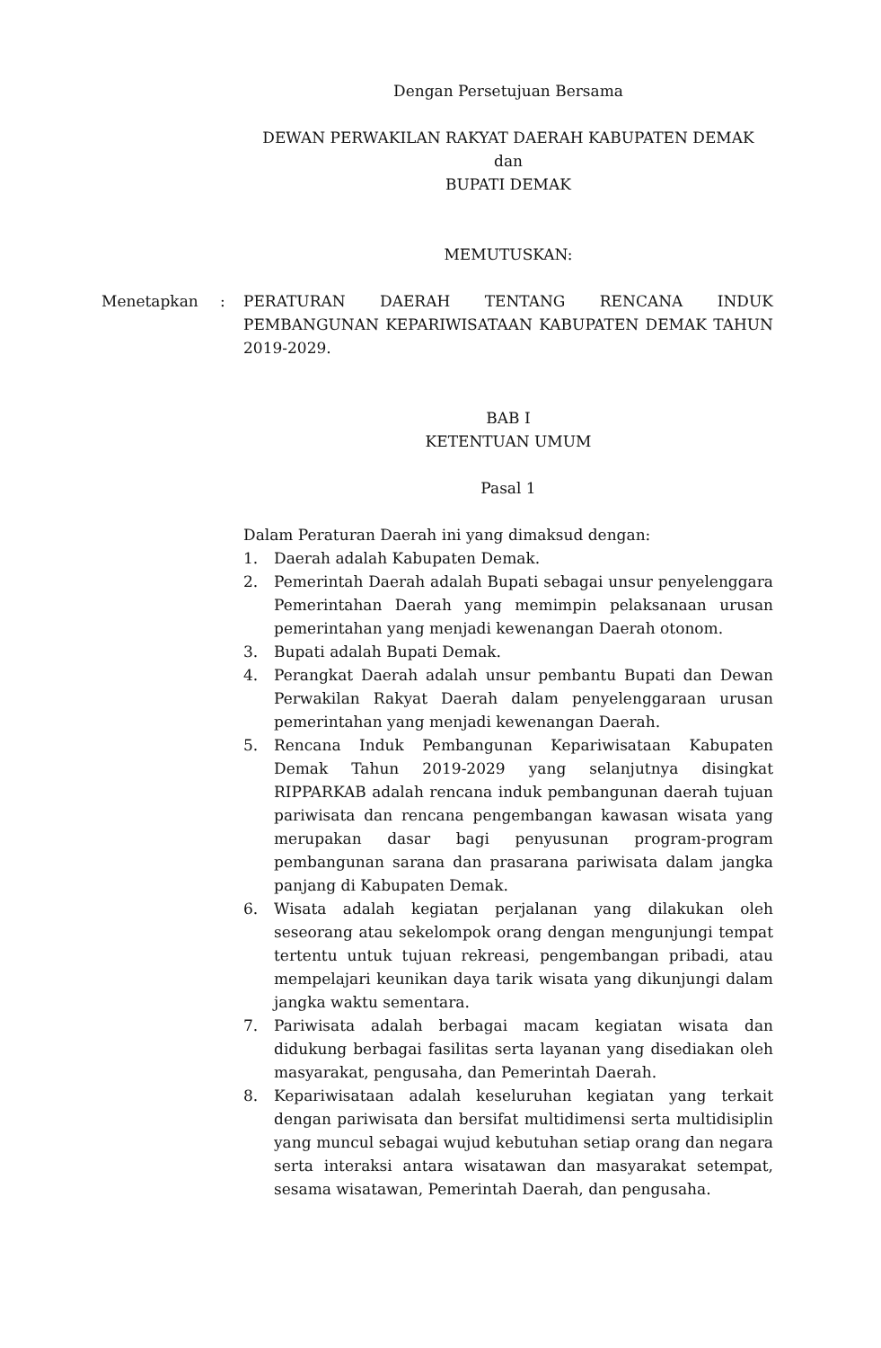Dengan Persetujuan Bersama
DEWAN PERWAKILAN RAKYAT DAERAH KABUPATEN DEMAK
dan
BUPATI DEMAK
MEMUTUSKAN:
Menetapkan : PERATURAN DAERAH TENTANG RENCANA INDUK PEMBANGUNAN KEPARIWISATAAN KABUPATEN DEMAK TAHUN 2019-2029.
BAB I
KETENTUAN UMUM
Pasal 1
Dalam Peraturan Daerah ini yang dimaksud dengan:
1. Daerah adalah Kabupaten Demak.
2. Pemerintah Daerah adalah Bupati sebagai unsur penyelenggara Pemerintahan Daerah yang memimpin pelaksanaan urusan pemerintahan yang menjadi kewenangan Daerah otonom.
3. Bupati adalah Bupati Demak.
4. Perangkat Daerah adalah unsur pembantu Bupati dan Dewan Perwakilan Rakyat Daerah dalam penyelenggaraan urusan pemerintahan yang menjadi kewenangan Daerah.
5. Rencana Induk Pembangunan Kepariwisataan Kabupaten Demak Tahun 2019-2029 yang selanjutnya disingkat RIPPARKAB adalah rencana induk pembangunan daerah tujuan pariwisata dan rencana pengembangan kawasan wisata yang merupakan dasar bagi penyusunan program-program pembangunan sarana dan prasarana pariwisata dalam jangka panjang di Kabupaten Demak.
6. Wisata adalah kegiatan perjalanan yang dilakukan oleh seseorang atau sekelompok orang dengan mengunjungi tempat tertentu untuk tujuan rekreasi, pengembangan pribadi, atau mempelajari keunikan daya tarik wisata yang dikunjungi dalam jangka waktu sementara.
7. Pariwisata adalah berbagai macam kegiatan wisata dan didukung berbagai fasilitas serta layanan yang disediakan oleh masyarakat, pengusaha, dan Pemerintah Daerah.
8. Kepariwisataan adalah keseluruhan kegiatan yang terkait dengan pariwisata dan bersifat multidimensi serta multidisiplin yang muncul sebagai wujud kebutuhan setiap orang dan negara serta interaksi antara wisatawan dan masyarakat setempat, sesama wisatawan, Pemerintah Daerah, dan pengusaha.